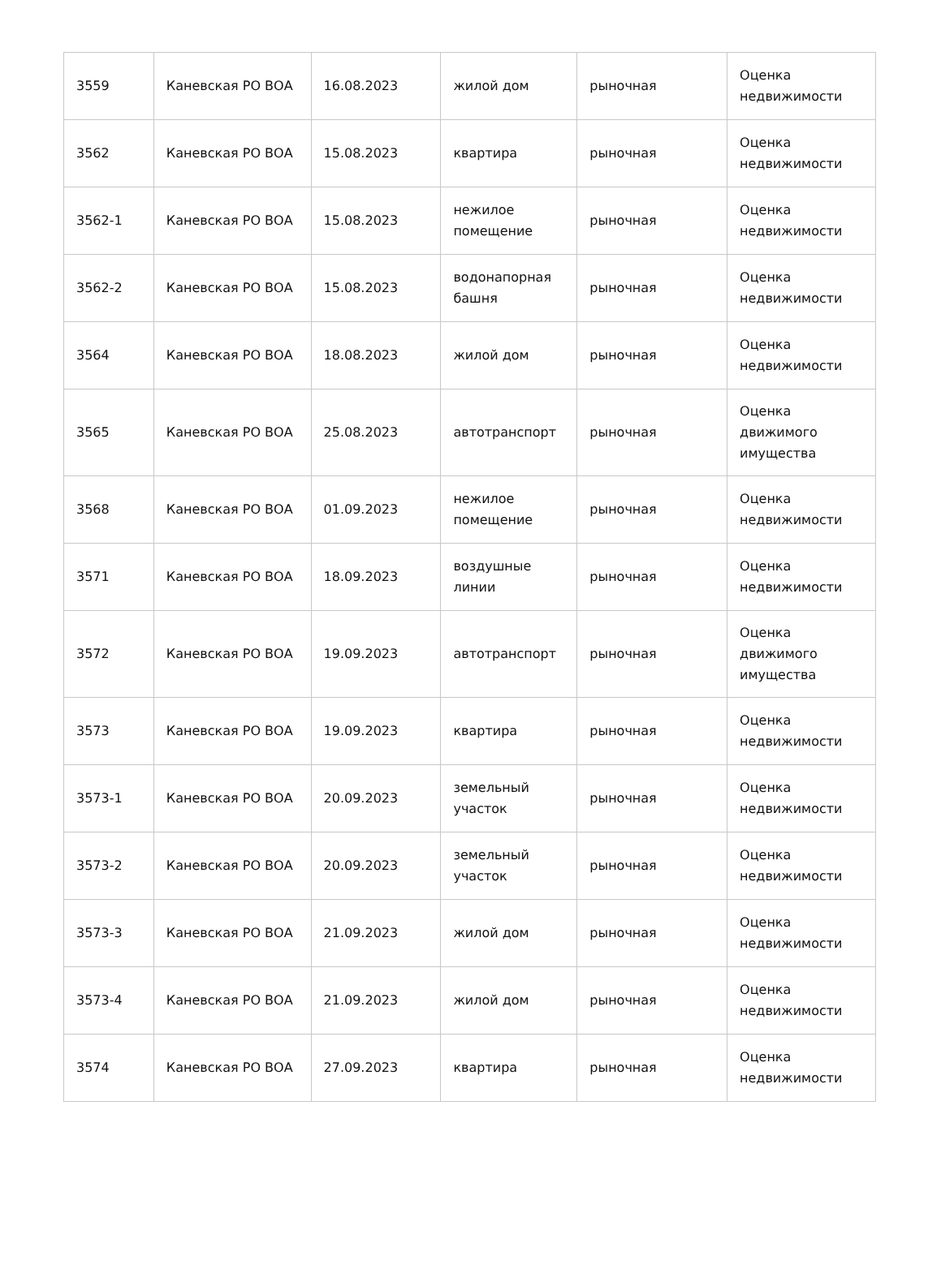| 3559 | Каневская РО ВОА | 16.08.2023 | жилой дом | рыночная | Оценка недвижимости |
| 3562 | Каневская РО ВОА | 15.08.2023 | квартира | рыночная | Оценка недвижимости |
| 3562-1 | Каневская РО ВОА | 15.08.2023 | нежилое помещение | рыночная | Оценка недвижимости |
| 3562-2 | Каневская РО ВОА | 15.08.2023 | водонапорная башня | рыночная | Оценка недвижимости |
| 3564 | Каневская РО ВОА | 18.08.2023 | жилой дом | рыночная | Оценка недвижимости |
| 3565 | Каневская РО ВОА | 25.08.2023 | автотранспорт | рыночная | Оценка движимого имущества |
| 3568 | Каневская РО ВОА | 01.09.2023 | нежилое помещение | рыночная | Оценка недвижимости |
| 3571 | Каневская РО ВОА | 18.09.2023 | воздушные линии | рыночная | Оценка недвижимости |
| 3572 | Каневская РО ВОА | 19.09.2023 | автотранспорт | рыночная | Оценка движимого имущества |
| 3573 | Каневская РО ВОА | 19.09.2023 | квартира | рыночная | Оценка недвижимости |
| 3573-1 | Каневская РО ВОА | 20.09.2023 | земельный участок | рыночная | Оценка недвижимости |
| 3573-2 | Каневская РО ВОА | 20.09.2023 | земельный участок | рыночная | Оценка недвижимости |
| 3573-3 | Каневская РО ВОА | 21.09.2023 | жилой дом | рыночная | Оценка недвижимости |
| 3573-4 | Каневская РО ВОА | 21.09.2023 | жилой дом | рыночная | Оценка недвижимости |
| 3574 | Каневская РО ВОА | 27.09.2023 | квартира | рыночная | Оценка недвижимости |